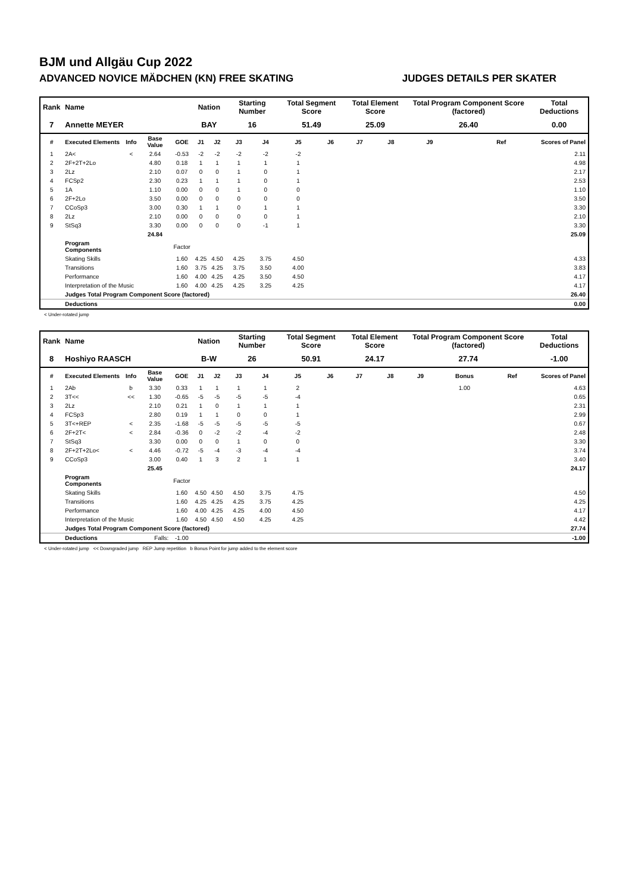BJM und Allgäu Cup 2022
ADVANCED NOVICE MÄDCHEN (KN) FREE SKATING JUDGES DETAILS PER SKATER
| Rank | Name | | | | Nation | | Starting Number | | Total Segment Score | | Total Element Score | | Total Program Component Score (factored) | | | Total Deductions | |
| --- | --- | --- | --- | --- | --- | --- | --- | --- | --- | --- | --- | --- | --- | --- | --- | --- | --- |
| 7 | Annette MEYER | | | | BAY | | 16 | | 51.49 | | 25.09 | | 26.40 | | | 0.00 | |
| # | Executed Elements | Info | Base Value | GOE | J1 | J2 | J3 | J4 | J5 | J6 | J7 | J8 | J9 | | Ref | | Scores of Panel |
| 1 | 2A< | < | 2.64 | -0.53 | -2 | -2 | -2 | -2 | -2 | | | | | | | | 2.11 |
| 2 | 2F+2T+2Lo | | 4.80 | 0.18 | 1 | 1 | 1 | 1 | 1 | | | | | | | | 4.98 |
| 3 | 2Lz | | 2.10 | 0.07 | 0 | 0 | 1 | 0 | 1 | | | | | | | | 2.17 |
| 4 | FCSp2 | | 2.30 | 0.23 | 1 | 1 | 1 | 0 | 1 | | | | | | | | 2.53 |
| 5 | 1A | | 1.10 | 0.00 | 0 | 0 | 1 | 0 | 0 | | | | | | | | 1.10 |
| 6 | 2F+2Lo | | 3.50 | 0.00 | 0 | 0 | 0 | 0 | 0 | | | | | | | | 3.50 |
| 7 | CCoSp3 | | 3.00 | 0.30 | 1 | 1 | 0 | 1 | 1 | | | | | | | | 3.30 |
| 8 | 2Lz | | 2.10 | 0.00 | 0 | 0 | 0 | 0 | 1 | | | | | | | | 2.10 |
| 9 | StSq3 | | 3.30 | 0.00 | 0 | 0 | 0 | -1 | 1 | | | | | | | | 3.30 |
| | | | 24.84 | | | | | | | | | | | | | | 25.09 |
| | Program Components | | | Factor | | | | | | | | | | | | | |
| | Skating Skills | | | 1.60 | 4.25 | 4.50 | 4.25 | 3.75 | 4.50 | | | | | | | | 4.33 |
| | Transitions | | | 1.60 | 3.75 | 4.25 | 3.75 | 3.50 | 4.00 | | | | | | | | 3.83 |
| | Performance | | | 1.60 | 4.00 | 4.25 | 4.25 | 3.50 | 4.50 | | | | | | | | 4.17 |
| | Interpretation of the Music | | | 1.60 | 4.00 | 4.25 | 4.25 | 3.25 | 4.25 | | | | | | | | 4.17 |
| | Judges Total Program Component Score (factored) | | | | | | | | | | | | | | | | 26.40 |
| | Deductions | | | | | | | | | | | | | | | | 0.00 |
< Under-rotated jump
| Rank | Name | | | | Nation | | Starting Number | | Total Segment Score | | Total Element Score | | Total Program Component Score (factored) | | | Total Deductions | |
| --- | --- | --- | --- | --- | --- | --- | --- | --- | --- | --- | --- | --- | --- | --- | --- | --- | --- |
| 8 | Hoshiyo RAASCH | | | | B-W | | 26 | | 50.91 | | 24.17 | | 27.74 | | | -1.00 | |
| # | Executed Elements | Info | Base Value | GOE | J1 | J2 | J3 | J4 | J5 | J6 | J7 | J8 | J9 | Bonus | Ref | | Scores of Panel |
| 1 | 2Ab | b | 3.30 | 0.33 | 1 | 1 | 1 | 1 | 2 | | | | | 1.00 | | | 4.63 |
| 2 | 3T<< | << | 1.30 | -0.65 | -5 | -5 | -5 | -5 | -4 | | | | | | | | 0.65 |
| 3 | 2Lz | | 2.10 | 0.21 | 1 | 0 | 1 | 1 | 1 | | | | | | | | 2.31 |
| 4 | FCSp3 | | 2.80 | 0.19 | 1 | 1 | 0 | 0 | 1 | | | | | | | | 2.99 |
| 5 | 3T<+REP | < | 2.35 | -1.68 | -5 | -5 | -5 | -5 | -5 | | | | | | | | 0.67 |
| 6 | 2F+2T< | < | 2.84 | -0.36 | 0 | -2 | -2 | -4 | -2 | | | | | | | | 2.48 |
| 7 | StSq3 | | 3.30 | 0.00 | 0 | 0 | 1 | 0 | 0 | | | | | | | | 3.30 |
| 8 | 2F+2T+2Lo< | < | 4.46 | -0.72 | -5 | -4 | -3 | -4 | -4 | | | | | | | | 3.74 |
| 9 | CCoSp3 | | 3.00 | 0.40 | 1 | 3 | 2 | 1 | 1 | | | | | | | | 3.40 |
| | | | 25.45 | | | | | | | | | | | | | | 24.17 |
| | Program Components | | | Factor | | | | | | | | | | | | | |
| | Skating Skills | | | 1.60 | 4.50 | 4.50 | 4.50 | 3.75 | 4.75 | | | | | | | | 4.50 |
| | Transitions | | | 1.60 | 4.25 | 4.25 | 4.25 | 3.75 | 4.25 | | | | | | | | 4.25 |
| | Performance | | | 1.60 | 4.00 | 4.25 | 4.25 | 4.00 | 4.50 | | | | | | | | 4.17 |
| | Interpretation of the Music | | | 1.60 | 4.50 | 4.50 | 4.50 | 4.25 | 4.25 | | | | | | | | 4.42 |
| | Judges Total Program Component Score (factored) | | | | | | | | | | | | | | | | 27.74 |
| | Deductions | | Falls: | -1.00 | | | | | | | | | | | | | -1.00 |
< Under-rotated jump << Downgraded jump REP Jump repetition b Bonus Point for jump added to the element score